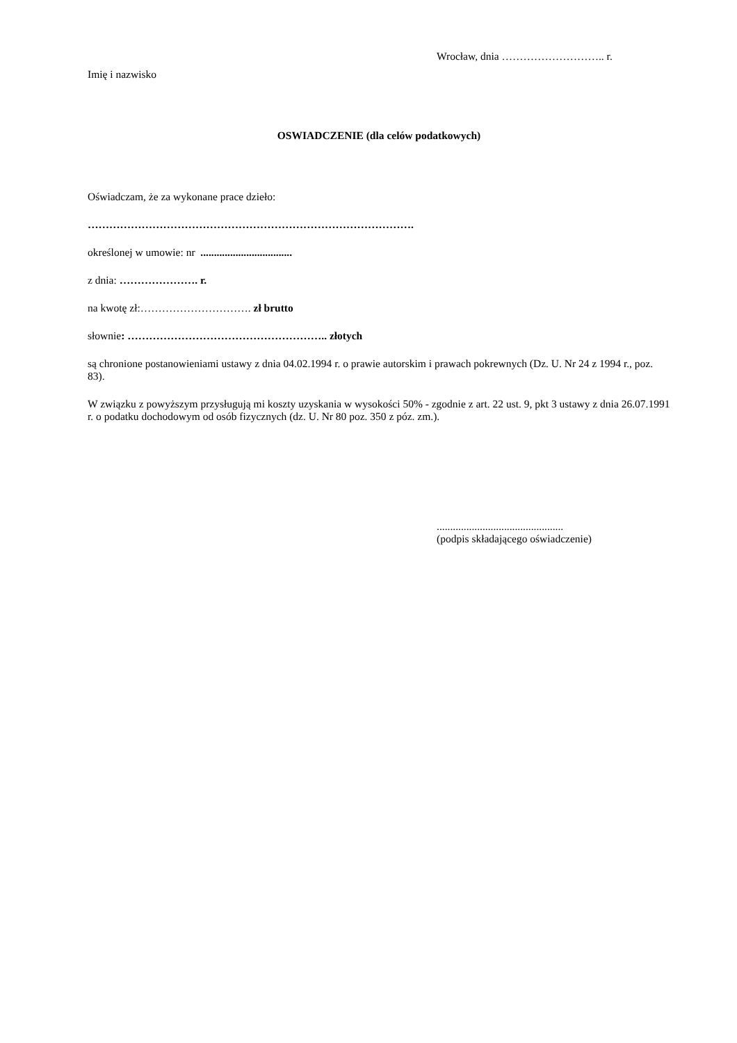Wrocław, dnia ……………………….. r.
Imię i nazwisko
OSWIADCZENIE (dla celów podatkowych)
Oświadczam, że za wykonane prace dzieło:
……………………………………………………………………………….
określonej w umowie: nr ..................................
z dnia: …………………. r.
na kwotę zł:…………………………. zł brutto
słownie: ……………………………………………….. złotych
są chronione postanowieniami ustawy z dnia 04.02.1994 r. o prawie autorskim i prawach pokrewnych (Dz. U. Nr 24 z 1994 r., poz. 83).
W związku z powyższym przysługują mi koszty uzyskania w wysokości 50% - zgodnie z art. 22 ust. 9, pkt 3 ustawy z dnia 26.07.1991 r. o podatku dochodowym od osób fizycznych (dz. U. Nr 80 poz. 350 z póz. zm.).
...............................................
(podpis składającego oświadczenie)